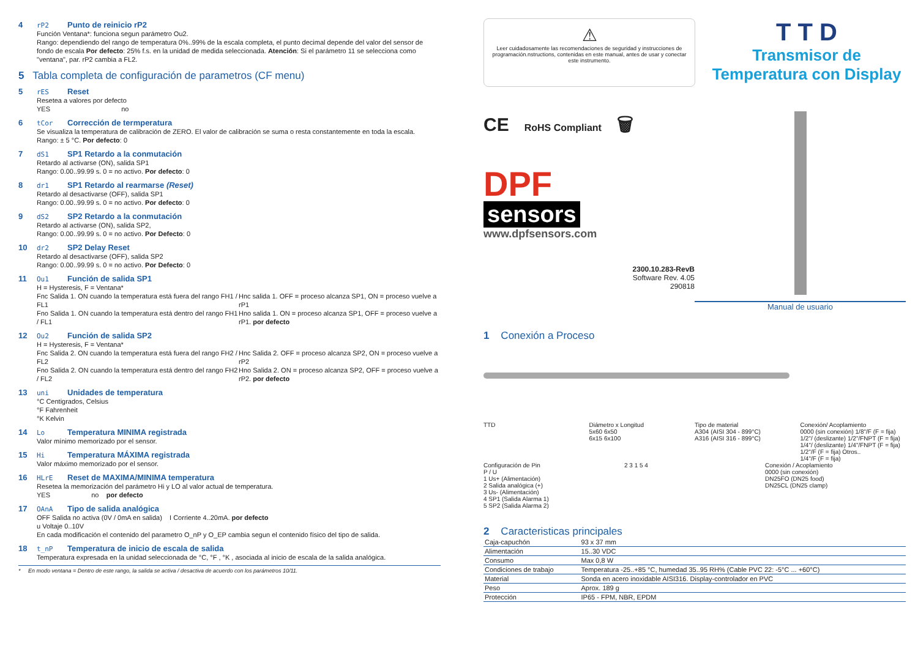4 rP2 Punto de reinicio rP2
Función Ventana*: funciona segun parámetro Ou2.
Rango: dependiendo del rango de temperatura 0%..99% de la escala completa, el punto decimal depende del valor del sensor de fondo de escala Por defecto: 25% f.s. en la unidad de medida seleccionada. Atención: Si el parámetro 11 se selecciona como "ventana", par. rP2 cambia a FL2.
5 Tabla completa de configuración de parametros (CF menu)
5 rES Reset
Resetea a valores por defecto
YES no
6 tCor Corrección de termperatura
Se visualiza la temperatura de calibración de ZERO. El valor de calibración se suma o resta constantemente en toda la escala.
Rango: ± 5 °C. Por defecto: 0
7 dS1 SP1 Retardo a la conmutación
Retardo al activarse (ON), salida SP1
Rango: 0.00..99.99 s. 0 = no activo. Por defecto: 0
8 dr1 SP1 Retardo al rearmarse (Reset)
Retardo al desactivarse (OFF), salida SP1
Rango: 0.00..99.99 s. 0 = no activo. Por defecto: 0
9 dS2 SP2 Retardo a la conmutación
Retardo al activarse (ON), salida SP2,
Rango: 0.00..99.99 s. 0 = no activo. Por Defecto: 0
10 dr2 SP2 Delay Reset
Retardo al desactivarse (OFF), salida SP2
Rango: 0.00..99.99 s. 0 = no activo. Por Defecto: 0
11 Ou1 Función de salida SP1
H = Hysteresis, F = Ventana*
Fnc Salida 1. ON cuando la temperatura está fuera del rango FH1 / FL1
Fno Salida 1. ON cuando la temperatura está dentro del rango FH1 / FL1
Hnc salida 1. OFF = proceso alcanza SP1, ON = proceso vuelve a rP1
Hno salida 1. ON = proceso alcanza SP1, OFF = proceso vuelve a rP1. por defecto
12 Ou2 Función de salida SP2
H = Hysteresis, F = Ventana*
Fnc Salida 2. ON cuando la temperatura está fuera del rango FH2 / FL2
Fno Salida 2. ON cuando la temperatura está dentro del rango FH2 / FL2
Hnc Salida 2. OFF = proceso alcanza SP2, ON = proceso vuelve a rP2
Hno Salida 2. ON = proceso alcanza SP2, OFF = proceso vuelve a rP2. por defecto
13 uni Unidades de temperatura
°C Centigrados, Celsius
°F Fahrenheit
°K Kelvin
14 Lo Temperatura MINIMA registrada
Valor mínimo memorizado por el sensor.
15 Hi Temperatura MÁXIMA registrada
Valor máximo memorizado por el sensor.
16 HLrE Reset de MAXIMA/MINIMA temperatura
Resetea la memorización del parámetro Hi y LO al valor actual de temperatura.
YES no por defecto
17 OAnA Tipo de salida analógica
OFF Salida no activa (0V / 0mA en salida) I Corriente 4..20mA. por defecto
u Voltaje 0..10V
En cada modificación el contenido del parametro O_nP y O_EP cambia segun el contenido físico del tipo de salida.
18 t_nP Temperatura de inicio de escala de salida
Temperatura expresada en la unidad seleccionada de °C, °F , °K , asociada al inicio de escala de la salida analógica.
* En modo ventana = Dentro de este rango, la salida se activa / desactiva de acuerdo con los parámetros 10/11.
⚠
Leer cuidadosamente las recomendaciones de seguridad y instrucciones de programación.nstructions, contenidas en este manual, antes de usar y conectar este instrumento.
T T D
Transmisor de Temperatura con Display
CE RoHS Compliant 🗑
DPF
sensors
www.dpfsensors.com
2300.10.283-RevB
Software Rev. 4.05
290818
Manual de usuario
1 Conexión a Proceso
TTD Diámetro x Longitud
5x60 6x50
6x15 6x100
Tipo de material
A304 (AISI 304 - 899°C)
A316 (AISI 316 - 899°C)
Conexión/ Acoplamiento
0000 (sin conexión) 1/8"/F (F = fija)
1/2"/ (deslizante) 1/2"/FNPT (F = fija)
1/4"/ (deslizante) 1/4"/FNPT (F = fija)
1/2"/F (F = fija) Otros..
1/4"/F (F = fija)
Configuración de Pin
P / U
1 Us+ (Alimentación)
2 Salida analógica (+)
3 Us- (Alimentación)
4 SP1 (Salida Alarma 1)
5 SP2 (Salida Alarma 2)
2 3 1 5 4 Conexión / Acoplamiento
0000 (sin conexión)
DN25FO (DN25 food)
DN25CL (DN25 clamp)
2 Caracteristicas principales
| Caja-capuchón | 93 x 37 mm |
| Alimentación | 15..30 VDC |
| Consumo | Max 0,8 W |
| Condiciones de trabajo | Temperatura -25..+85 °C, humedad 35..95 RH% (Cable PVC 22: -5°C ... +60°C) |
| Material | Sonda en acero inoxidable AISI316. Display-controlador en PVC |
| Peso | Aprox. 189 g |
| Protección | IP65 - FPM, NBR, EPDM |